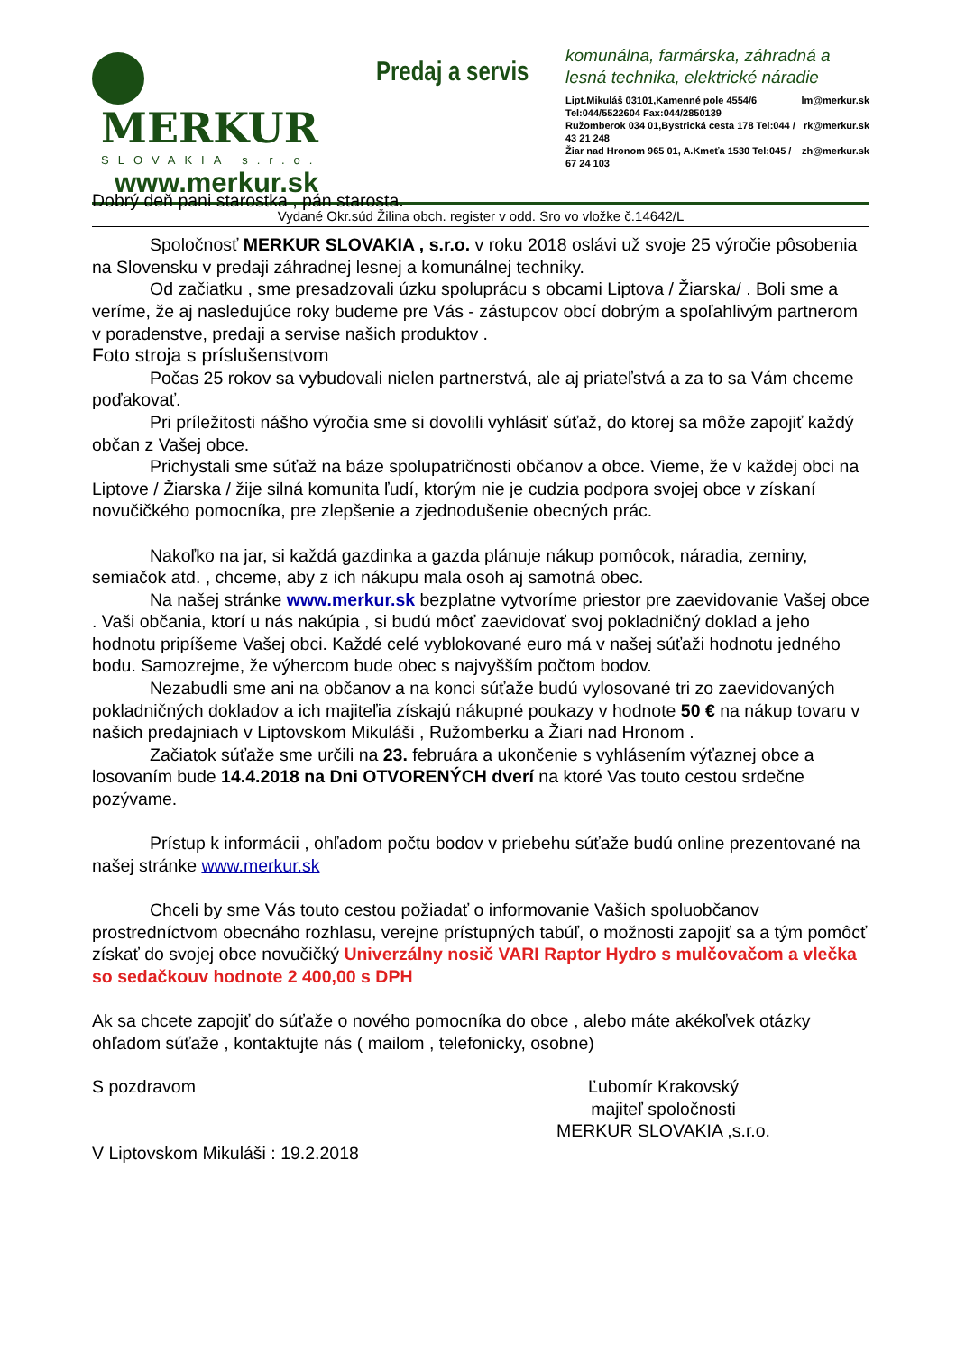MERKUR SLOVAKIA s.r.o.
www.merkur.sk
Predaj a servis
komunálna, farmárska, záhradná a
lesná technika, elektrické náradie
Lipt.Mikuláš 03101,Kamenné pole 4554/6 Tel:044/5522604 Fax:044/2850139 lm@merkur.sk
Ružomberok 034 01,Bystrická cesta 178 Tel:044 / 43 21 248 rk@merkur.sk
Žiar nad Hronom 965 01, A.Kmeťa 1530 Tel:045 / 67 24 103 zh@merkur.sk
Vydané Okr.súd Žilina obch. register v odd. Sro vo vložke č.14642/L
Dobrý deň pani starostka , pán starosta.
Spoločnosť MERKUR SLOVAKIA , s.r.o. v roku 2018 oslávi už svoje 25 výročie pôsobenia na Slovensku v predaji záhradnej lesnej a komunálnej techniky.
Od začiatku , sme presadzovali úzku spoluprácu s obcami Liptova / Žiarska/ . Boli sme a veríme, že aj nasledujúce roky budeme pre Vás - zástupcov obcí dobrým a spoľahlivým partnerom v poradenstve, predaji a servise našich produktov .
Foto stroja s príslušenstvom
Počas 25 rokov sa vybudovali nielen partnerstvá, ale aj priateľstvá a za to sa Vám chceme poďakovať.
Pri príležitosti nášho výročia sme si dovolili vyhlásiť súťaž, do ktorej sa môže zapojiť každý občan z Vašej obce.
Prichystali sme súťaž na báze spolupatričnosti občanov a obce. Vieme, že v každej obci na Liptove / Žiarska / žije silná komunita ľudí, ktorým nie je cudzia podpora svojej obce v získaní novučičkého pomocníka, pre zlepšenie a zjednodušenie obecných prác.
Nakoľko na jar, si každá gazdinka a gazda plánuje nákup pomôcok, náradia, zeminy, semiačok atd. , chceme, aby z ich nákupu mala osoh aj samotná obec.
Na našej stránke www.merkur.sk bezplatne vytvoríme priestor pre zaevidovanie Vašej obce . Vaši občania, ktorí u nás nakúpia , si budú môcť zaevidovať svoj pokladničný doklad a jeho hodnotu pripíšeme Vašej obci. Každé celé vyblokované euro má v našej súťaži hodnotu jedného bodu. Samozrejme, že výhercom bude obec s najvyšším počtom bodov.
Nezabudli sme ani na občanov a na konci súťaže budú vylosované tri zo zaevidovaných pokladničných dokladov a ich majiteľia získajú nákupné poukazy v hodnote 50 € na nákup tovaru v našich predajniach v Liptovskom Mikuláši , Ružomberku a Žiari nad Hronom .
Začiatok súťaže sme určili na 23. februára a ukončenie s vyhlásením výťaznej obce a losovaním bude 14.4.2018 na Dni OTVORENÝCH dverí na ktoré Vas touto cestou srdečne pozývame.
Prístup k informácii , ohľadom počtu bodov v priebehu súťaže budú online prezentované na našej stránke www.merkur.sk
Chceli by sme Vás touto cestou požiadať o informovanie Vašich spoluobčanov prostredníctvom obecnáho rozhlasu, verejne prístupných tabúľ, o možnosti zapojiť sa a tým pomôcť získať do svojej obce novučičký Univerzálny nosič VARI Raptor Hydro s mulčovačom a vlečka so sedačkouv hodnote 2 400,00 s DPH
Ak sa chcete zapojiť do súťaže o nového pomocníka do obce , alebo máte akékoľvek otázky ohľadom súťaže , kontaktujte nás ( mailom , telefonicky, osobne)
S pozdravom Ľubomír Krakovský
majiteľ spoločnosti
MERKUR SLOVAKIA ,s.r.o.
V Liptovskom Mikuláši : 19.2.2018